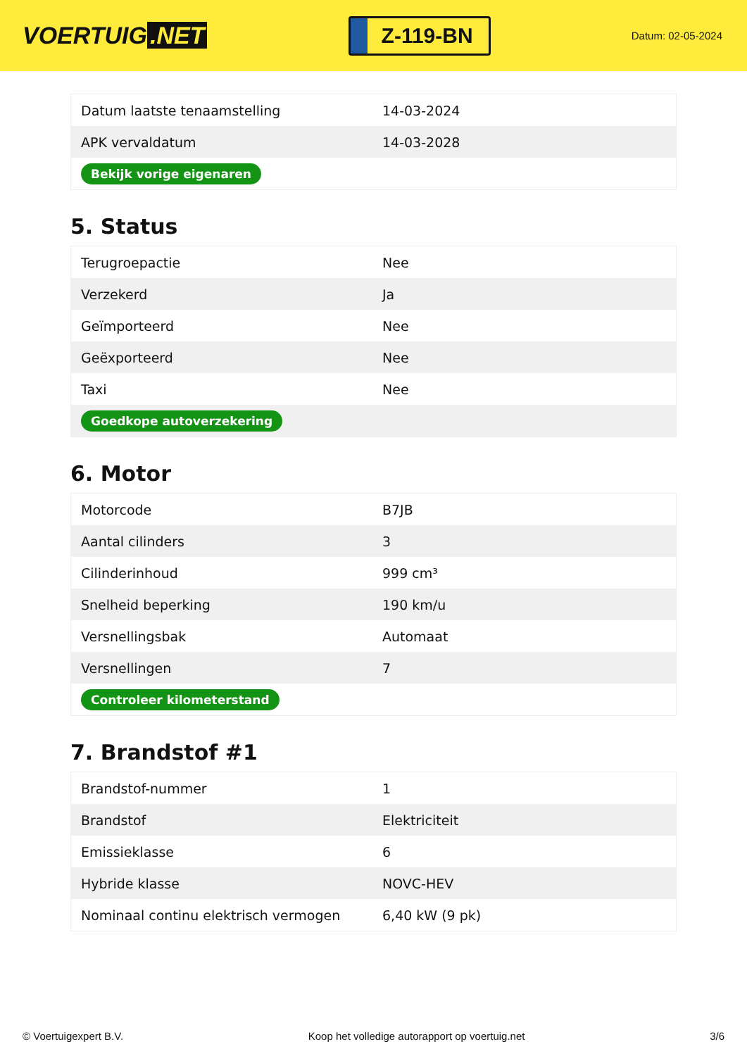VOERTUIG.NET
Z-119-BN
Datum: 02-05-2024
| Datum laatste tenaamstelling | 14-03-2024 |
| APK vervaldatum | 14-03-2028 |
| Bekijk vorige eigenaren | |
5. Status
| Terugroepactie | Nee |
| Verzekerd | Ja |
| Geïmporteerd | Nee |
| Geëxporteerd | Nee |
| Taxi | Nee |
| Goedkope autoverzekering | |
6. Motor
| Motorcode | B7JB |
| Aantal cilinders | 3 |
| Cilinderinhoud | 999 cm³ |
| Snelheid beperking | 190 km/u |
| Versnellingsbak | Automaat |
| Versnellingen | 7 |
| Controleer kilometerstand | |
7. Brandstof #1
| Brandstof-nummer | 1 |
| Brandstof | Elektriciteit |
| Emissieklasse | 6 |
| Hybride klasse | NOVC-HEV |
| Nominaal continu elektrisch vermogen | 6,40 kW (9 pk) |
© Voertuigexpert B.V. Koop het volledige autorapport op voertuig.net 3/6